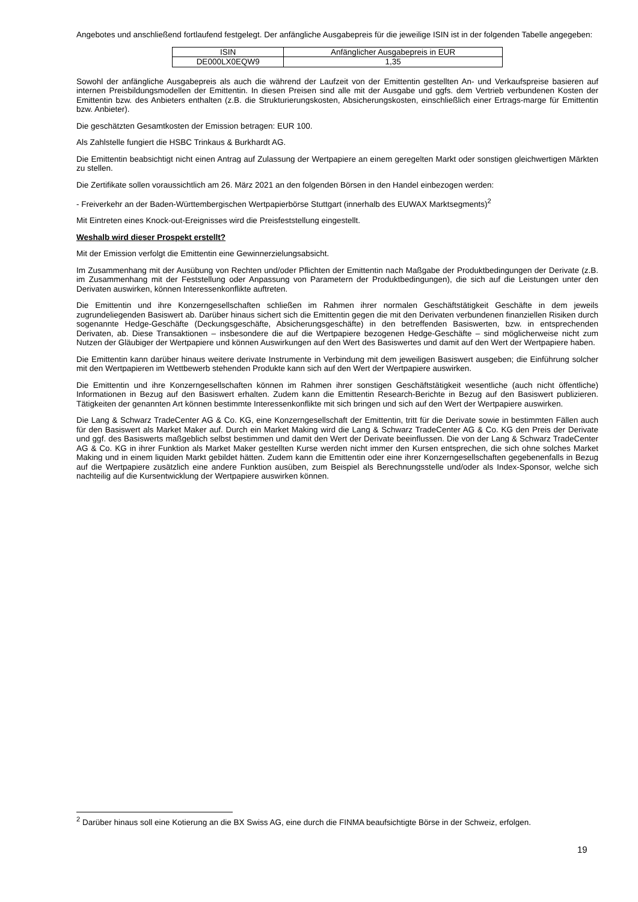Angebotes und anschließend fortlaufend festgelegt. Der anfängliche Ausgabepreis für die jeweilige ISIN ist in der folgenden Tabelle angegeben:
| ISIN | Anfänglicher Ausgabepreis in EUR |
| DE000LX0EQW9 | 1,35 |
Sowohl der anfängliche Ausgabepreis als auch die während der Laufzeit von der Emittentin gestellten An- und Verkaufspreise basieren auf internen Preisbildungsmodellen der Emittentin. In diesen Preisen sind alle mit der Ausgabe und ggfs. dem Vertrieb verbundenen Kosten der Emittentin bzw. des Anbieters enthalten (z.B. die Strukturierungskosten, Absicherungskosten, einschließlich einer Ertrags-marge für Emittentin bzw. Anbieter).
Die geschätzten Gesamtkosten der Emission betragen: EUR 100.
Als Zahlstelle fungiert die HSBC Trinkaus & Burkhardt AG.
Die Emittentin beabsichtigt nicht einen Antrag auf Zulassung der Wertpapiere an einem geregelten Markt oder sonstigen gleichwertigen Märkten zu stellen.
Die Zertifikate sollen voraussichtlich am 26. März 2021 an den folgenden Börsen in den Handel einbezogen werden:
- Freiverkehr an der Baden-Württembergischen Wertpapierbörse Stuttgart (innerhalb des EUWAX Marktsegments)<sup>2</sup>
Mit Eintreten eines Knock-out-Ereignisses wird die Preisfeststellung eingestellt.
Weshalb wird dieser Prospekt erstellt?
Mit der Emission verfolgt die Emittentin eine Gewinnerzielungsabsicht.
Im Zusammenhang mit der Ausübung von Rechten und/oder Pflichten der Emittentin nach Maßgabe der Produktbedingungen der Derivate (z.B. im Zusammenhang mit der Feststellung oder Anpassung von Parametern der Produktbedingungen), die sich auf die Leistungen unter den Derivaten auswirken, können Interessenkonflikte auftreten.
Die Emittentin und ihre Konzerngesellschaften schließen im Rahmen ihrer normalen Geschäftstätigkeit Geschäfte in dem jeweils zugrundeliegenden Basiswert ab. Darüber hinaus sichert sich die Emittentin gegen die mit den Derivaten verbundenen finanziellen Risiken durch sogenannte Hedge-Geschäfte (Deckungsgeschäfte, Absicherungsgeschäfte) in den betreffenden Basiswerten, bzw. in entsprechenden Derivaten, ab. Diese Transaktionen – insbesondere die auf die Wertpapiere bezogenen Hedge-Geschäfte – sind möglicherweise nicht zum Nutzen der Gläubiger der Wertpapiere und können Auswirkungen auf den Wert des Basiswertes und damit auf den Wert der Wertpapiere haben.
Die Emittentin kann darüber hinaus weitere derivate Instrumente in Verbindung mit dem jeweiligen Basiswert ausgeben; die Einführung solcher mit den Wertpapieren im Wettbewerb stehenden Produkte kann sich auf den Wert der Wertpapiere auswirken.
Die Emittentin und ihre Konzerngesellschaften können im Rahmen ihrer sonstigen Geschäftstätigkeit wesentliche (auch nicht öffentliche) Informationen in Bezug auf den Basiswert erhalten. Zudem kann die Emittentin Research-Berichte in Bezug auf den Basiswert publizieren. Tätigkeiten der genannten Art können bestimmte Interessenkonflikte mit sich bringen und sich auf den Wert der Wertpapiere auswirken.
Die Lang & Schwarz TradeCenter AG & Co. KG, eine Konzerngesellschaft der Emittentin, tritt für die Derivate sowie in bestimmten Fällen auch für den Basiswert als Market Maker auf. Durch ein Market Making wird die Lang & Schwarz TradeCenter AG & Co. KG den Preis der Derivate und ggf. des Basiswerts maßgeblich selbst bestimmen und damit den Wert der Derivate beeinflussen. Die von der Lang & Schwarz TradeCenter AG & Co. KG in ihrer Funktion als Market Maker gestellten Kurse werden nicht immer den Kursen entsprechen, die sich ohne solches Market Making und in einem liquiden Markt gebildet hätten. Zudem kann die Emittentin oder eine ihrer Konzerngesellschaften gegebenenfalls in Bezug auf die Wertpapiere zusätzlich eine andere Funktion ausüben, zum Beispiel als Berechnungsstelle und/oder als Index-Sponsor, welche sich nachteilig auf die Kursentwicklung der Wertpapiere auswirken können.
<sup>2</sup> Darüber hinaus soll eine Kotierung an die BX Swiss AG, eine durch die FINMA beaufsichtigte Börse in der Schweiz, erfolgen.
19